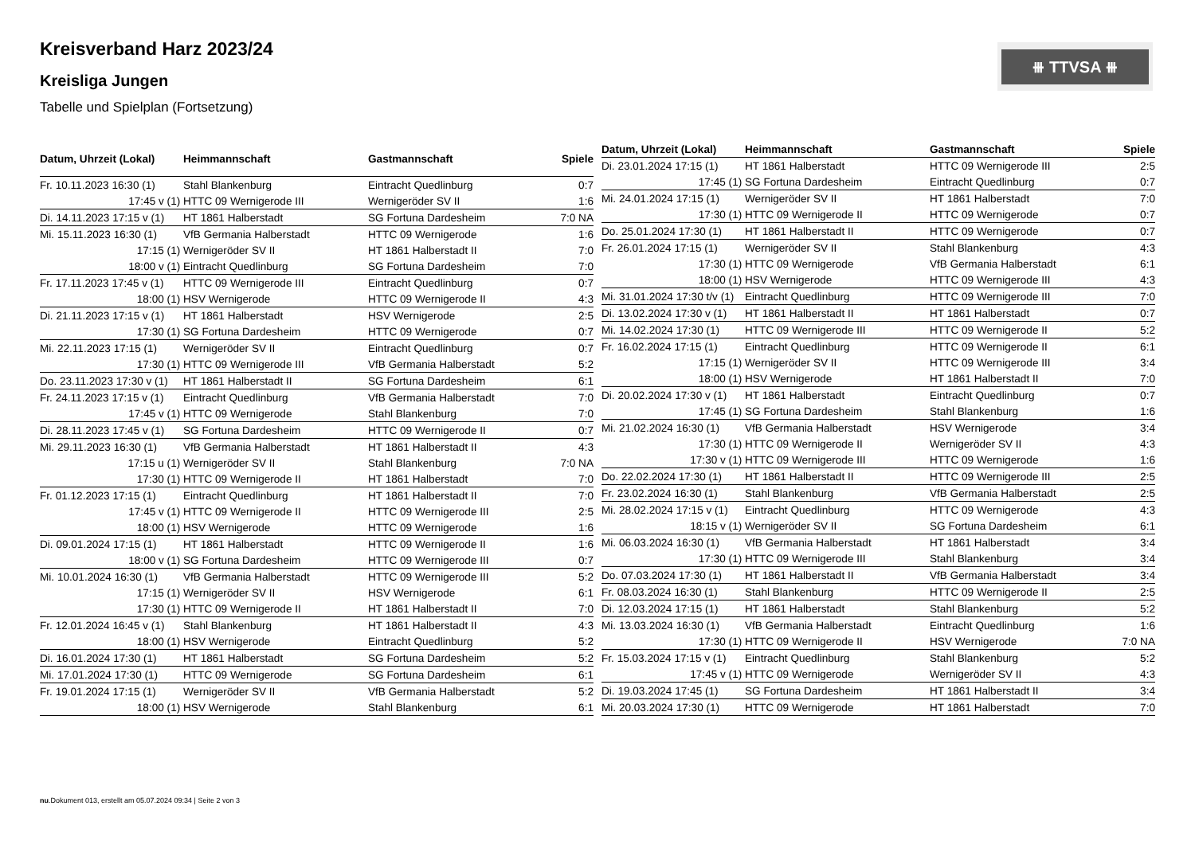Kreisverband Harz 2023/24
Kreisliga Jungen
Tabelle und Spielplan (Fortsetzung)
⧻ TTVSA ⧻
| Datum, Uhrzeit (Lokal) | Heimmannschaft | Gastmannschaft | Spiele |
| --- | --- | --- | --- |
| Fr. 10.11.2023 16:30 (1) | Stahl Blankenburg | Eintracht Quedlinburg | 0:7 |
| 17:45 v (1) | HTTC 09 Wernigerode III | Wernigeröder SV II | 1:6 |
| Di. 14.11.2023 17:15 v (1) | HT 1861 Halberstadt | SG Fortuna Dardesheim | 7:0 NA |
| Mi. 15.11.2023 16:30 (1) | VfB Germania Halberstadt | HTTC 09 Wernigerode | 1:6 |
| 17:15 (1) | Wernigeröder SV II | HT 1861 Halberstadt II | 7:0 |
| 18:00 v (1) | Eintracht Quedlinburg | SG Fortuna Dardesheim | 7:0 |
| Fr. 17.11.2023 17:45 v (1) | HTTC 09 Wernigerode III | Eintracht Quedlinburg | 0:7 |
| 18:00 (1) | HSV Wernigerode | HTTC 09 Wernigerode II | 4:3 |
| Di. 21.11.2023 17:15 v (1) | HT 1861 Halberstadt | HSV Wernigerode | 2:5 |
| 17:30 (1) | SG Fortuna Dardesheim | HTTC 09 Wernigerode | 0:7 |
| Mi. 22.11.2023 17:15 (1) | Wernigeröder SV II | Eintracht Quedlinburg | 0:7 |
| 17:30 (1) | HTTC 09 Wernigerode III | VfB Germania Halberstadt | 5:2 |
| Do. 23.11.2023 17:30 v (1) | HT 1861 Halberstadt II | SG Fortuna Dardesheim | 6:1 |
| Fr. 24.11.2023 17:15 v (1) | Eintracht Quedlinburg | VfB Germania Halberstadt | 7:0 |
| 17:45 v (1) | HTTC 09 Wernigerode | Stahl Blankenburg | 7:0 |
| Di. 28.11.2023 17:45 v (1) | SG Fortuna Dardesheim | HTTC 09 Wernigerode II | 0:7 |
| Mi. 29.11.2023 16:30 (1) | VfB Germania Halberstadt | HT 1861 Halberstadt II | 4:3 |
| 17:15 u (1) | Wernigeröder SV II | Stahl Blankenburg | 7:0 NA |
| 17:30 (1) | HTTC 09 Wernigerode II | HT 1861 Halberstadt | 7:0 |
| Fr. 01.12.2023 17:15 (1) | Eintracht Quedlinburg | HT 1861 Halberstadt II | 7:0 |
| 17:45 v (1) | HTTC 09 Wernigerode II | HTTC 09 Wernigerode III | 2:5 |
| 18:00 (1) | HSV Wernigerode | HTTC 09 Wernigerode | 1:6 |
| Di. 09.01.2024 17:15 (1) | HT 1861 Halberstadt | HTTC 09 Wernigerode II | 1:6 |
| 18:00 v (1) | SG Fortuna Dardesheim | HTTC 09 Wernigerode III | 0:7 |
| Mi. 10.01.2024 16:30 (1) | VfB Germania Halberstadt | HTTC 09 Wernigerode III | 5:2 |
| 17:15 (1) | Wernigeröder SV II | HSV Wernigerode | 6:1 |
| 17:30 (1) | HTTC 09 Wernigerode II | HT 1861 Halberstadt II | 7:0 |
| Fr. 12.01.2024 16:45 v (1) | Stahl Blankenburg | HT 1861 Halberstadt II | 4:3 |
| 18:00 (1) | HSV Wernigerode | Eintracht Quedlinburg | 5:2 |
| Di. 16.01.2024 17:30 (1) | HT 1861 Halberstadt | SG Fortuna Dardesheim | 5:2 |
| Mi. 17.01.2024 17:30 (1) | HTTC 09 Wernigerode | SG Fortuna Dardesheim | 6:1 |
| Fr. 19.01.2024 17:15 (1) | Wernigeröder SV II | VfB Germania Halberstadt | 5:2 |
| 18:00 (1) | HSV Wernigerode | Stahl Blankenburg | 6:1 |
| Datum, Uhrzeit (Lokal) | Heimmannschaft | Gastmannschaft | Spiele |
| --- | --- | --- | --- |
| Di. 23.01.2024 17:15 (1) | HT 1861 Halberstadt | HTTC 09 Wernigerode III | 2:5 |
| 17:45 (1) | SG Fortuna Dardesheim | Eintracht Quedlinburg | 0:7 |
| Mi. 24.01.2024 17:15 (1) | Wernigeröder SV II | HT 1861 Halberstadt | 7:0 |
| 17:30 (1) | HTTC 09 Wernigerode II | HTTC 09 Wernigerode | 0:7 |
| Do. 25.01.2024 17:30 (1) | HT 1861 Halberstadt II | HTTC 09 Wernigerode | 0:7 |
| Fr. 26.01.2024 17:15 (1) | Wernigeröder SV II | Stahl Blankenburg | 4:3 |
| 17:30 (1) | HTTC 09 Wernigerode | VfB Germania Halberstadt | 6:1 |
| 18:00 (1) | HSV Wernigerode | HTTC 09 Wernigerode III | 4:3 |
| Mi. 31.01.2024 17:30 t/v (1) | Eintracht Quedlinburg | HTTC 09 Wernigerode III | 7:0 |
| Di. 13.02.2024 17:30 v (1) | HT 1861 Halberstadt II | HT 1861 Halberstadt | 0:7 |
| Mi. 14.02.2024 17:30 (1) | HTTC 09 Wernigerode III | HTTC 09 Wernigerode II | 5:2 |
| Fr. 16.02.2024 17:15 (1) | Eintracht Quedlinburg | HTTC 09 Wernigerode II | 6:1 |
| 17:15 (1) | Wernigeröder SV II | HTTC 09 Wernigerode III | 3:4 |
| 18:00 (1) | HSV Wernigerode | HT 1861 Halberstadt II | 7:0 |
| Di. 20.02.2024 17:30 v (1) | HT 1861 Halberstadt | Eintracht Quedlinburg | 0:7 |
| 17:45 (1) | SG Fortuna Dardesheim | Stahl Blankenburg | 1:6 |
| Mi. 21.02.2024 16:30 (1) | VfB Germania Halberstadt | HSV Wernigerode | 3:4 |
| 17:30 (1) | HTTC 09 Wernigerode II | Wernigeröder SV II | 4:3 |
| 17:30 v (1) | HTTC 09 Wernigerode III | HTTC 09 Wernigerode | 1:6 |
| Do. 22.02.2024 17:30 (1) | HT 1861 Halberstadt II | HTTC 09 Wernigerode III | 2:5 |
| Fr. 23.02.2024 16:30 (1) | Stahl Blankenburg | VfB Germania Halberstadt | 2:5 |
| Mi. 28.02.2024 17:15 v (1) | Eintracht Quedlinburg | HTTC 09 Wernigerode | 4:3 |
| 18:15 v (1) | Wernigeröder SV II | SG Fortuna Dardesheim | 6:1 |
| Mi. 06.03.2024 16:30 (1) | VfB Germania Halberstadt | HT 1861 Halberstadt | 3:4 |
| 17:30 (1) | HTTC 09 Wernigerode III | Stahl Blankenburg | 3:4 |
| Do. 07.03.2024 17:30 (1) | HT 1861 Halberstadt II | VfB Germania Halberstadt | 3:4 |
| Fr. 08.03.2024 16:30 (1) | Stahl Blankenburg | HTTC 09 Wernigerode II | 2:5 |
| Di. 12.03.2024 17:15 (1) | HT 1861 Halberstadt | Stahl Blankenburg | 5:2 |
| Mi. 13.03.2024 16:30 (1) | VfB Germania Halberstadt | Eintracht Quedlinburg | 1:6 |
| 17:30 (1) | HTTC 09 Wernigerode II | HSV Wernigerode | 7:0 NA |
| Fr. 15.03.2024 17:15 v (1) | Eintracht Quedlinburg | Stahl Blankenburg | 5:2 |
| 17:45 v (1) | HTTC 09 Wernigerode | Wernigeröder SV II | 4:3 |
| Di. 19.03.2024 17:45 (1) | SG Fortuna Dardesheim | HT 1861 Halberstadt II | 3:4 |
| Mi. 20.03.2024 17:30 (1) | HTTC 09 Wernigerode | HT 1861 Halberstadt | 7:0 |
nu.Dokument 013, erstellt am 05.07.2024 09:34 | Seite 2 von 3